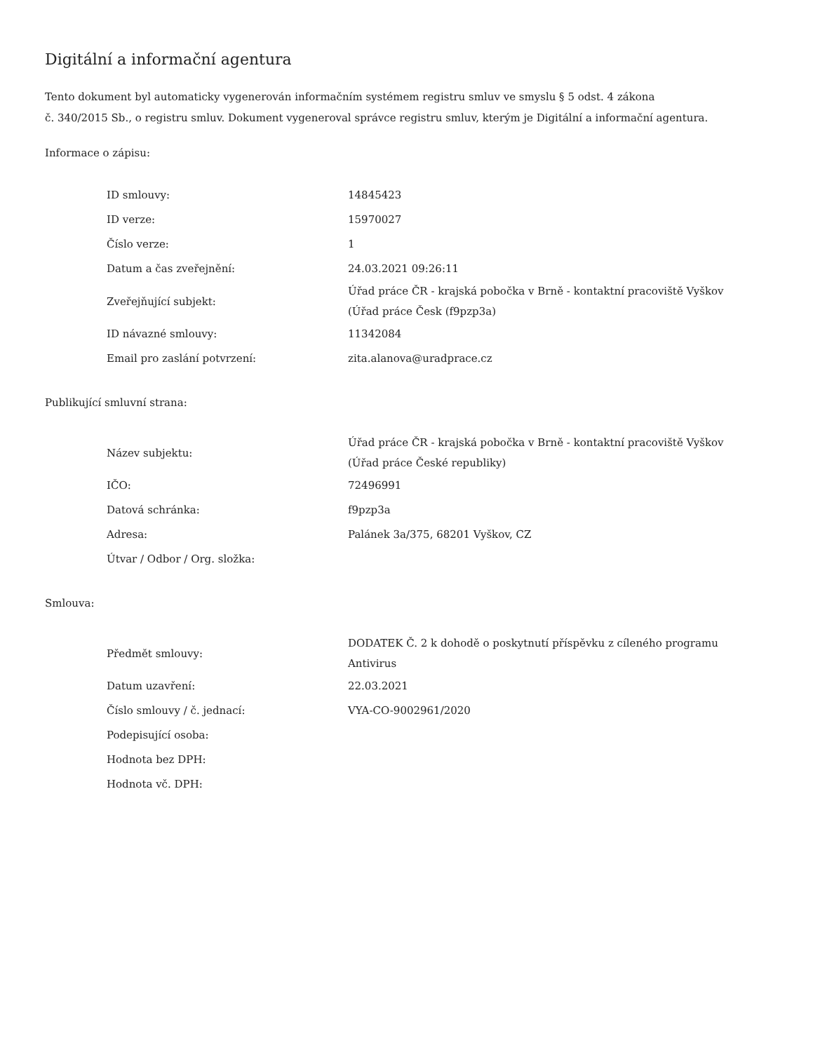Digitální a informační agentura
Tento dokument byl automaticky vygenerován informačním systémem registru smluv ve smyslu § 5 odst. 4 zákona
č. 340/2015 Sb., o registru smluv. Dokument vygeneroval správce registru smluv, kterým je Digitální a informační agentura.
Informace o zápisu:
| ID smlouvy: | 14845423 |
| ID verze: | 15970027 |
| Číslo verze: | 1 |
| Datum a čas zveřejnění: | 24.03.2021 09:26:11 |
| Zveřejňující subjekt: | Úřad práce ČR - krajská pobočka v Brně - kontaktní pracoviště Vyškov (Úřad práce Česk (f9pzp3a) |
| ID návazné smlouvy: | 11342084 |
| Email pro zaslání potvrzení: | zita.alanova@uradprace.cz |
Publikující smluvní strana:
| Název subjektu: | Úřad práce ČR - krajská pobočka v Brně - kontaktní pracoviště Vyškov (Úřad práce České republiky) |
| IČO: | 72496991 |
| Datová schránka: | f9pzp3a |
| Adresa: | Palánek 3a/375, 68201 Vyškov, CZ |
| Útvar / Odbor / Org. složka: | |
Smlouva:
| Předmět smlouvy: | DODATEK Č. 2 k dohodě o poskytnutí příspěvku z cíleného programu Antivirus |
| Datum uzavření: | 22.03.2021 |
| Číslo smlouvy / č. jednací: | VYA-CO-9002961/2020 |
| Podepisující osoba: | |
| Hodnota bez DPH: | |
| Hodnota vč. DPH: | |